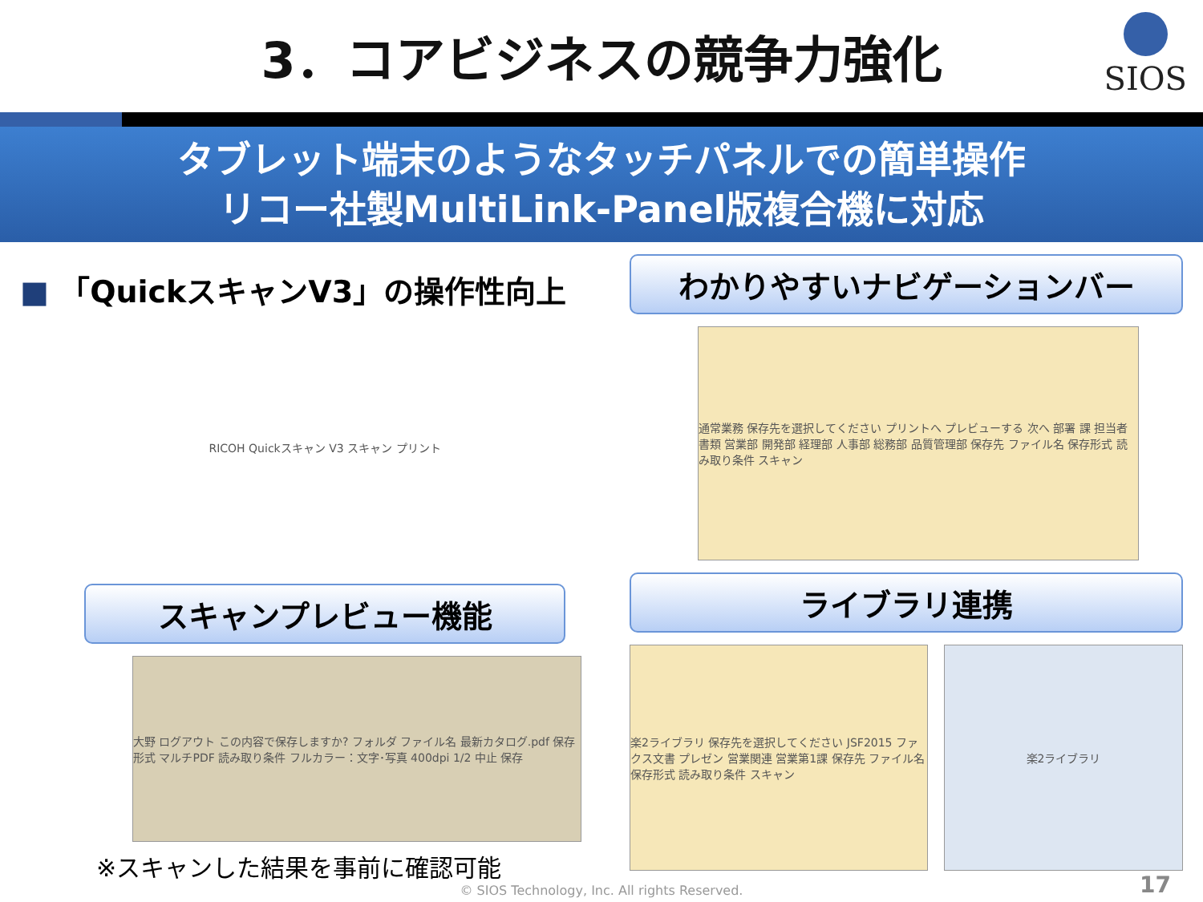3．コアビジネスの競争力強化
SIOS
タブレット端末のようなタッチパネルでの簡単操作
リコー社製MultiLink-Panel版複合機に対応
■ 「QuickスキャンV3」の操作性向上
RICOH Quickスキャン V3 スキャン プリント
スキャンプレビュー機能
大野 ログアウト この内容で保存しますか? フォルダ ファイル名 最新カタログ.pdf 保存形式 マルチPDF 読み取り条件 フルカラー：文字･写真 400dpi 1/2 中止 保存
※スキャンした結果を事前に確認可能
わかりやすいナビゲーションバー
通常業務 保存先を選択してください プリントへ プレビューする 次へ 部署 課 担当者 書類 営業部 開発部 経理部 人事部 総務部 品質管理部 保存先 ファイル名 保存形式 読み取り条件 スキャン
ライブラリ連携
楽2ライブラリ 保存先を選択してください JSF2015 ファクス文書 プレゼン 営業関連 営業第1課 保存先 ファイル名 保存形式 読み取り条件 スキャン
楽2ライブラリ
© SIOS Technology, Inc. All rights Reserved.
17